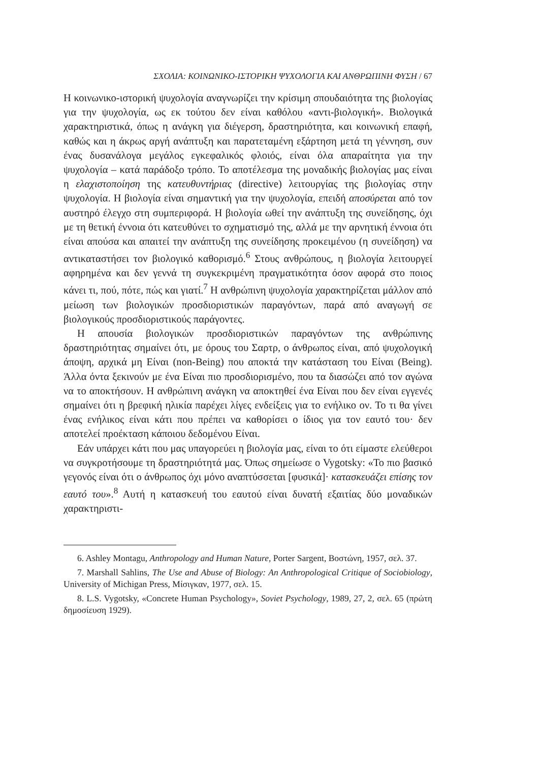ΣΧΟΛΙΑ: ΚΟΙΝΩΝΙΚΟ-ΙΣΤΟΡΙΚΗ ΨΥΧΟΛΟΓΙΑ ΚΑΙ ΑΝΘΡΩΠΙΝΗ ΦΥΣΗ / 67
Η κοινωνικο-ιστορική ψυχολογία αναγνωρίζει την κρίσιμη σπουδαιότητα της βιολογίας για την ψυχολογία, ως εκ τούτου δεν είναι καθόλου «αντι-βιολογική». Βιολογικά χαρακτηριστικά, όπως η ανάγκη για διέγερση, δραστηριότητα, και κοινωνική επαφή, καθώς και η άκρως αργή ανάπτυξη και παρατεταμένη εξάρτηση μετά τη γέννηση, συν ένας δυσανάλογα μεγάλος εγκεφαλικός φλοιός, είναι όλα απαραίτητα για την ψυχολογία – κατά παράδοξο τρόπο. Το αποτέλεσμα της μοναδικής βιολογίας μας είναι η ελαχιστοποίηση της κατευθυντήριας (directive) λειτουργίας της βιολογίας στην ψυχολογία. Η βιολογία είναι σημαντική για την ψυχολογία, επειδή αποσύρεται από τον αυστηρό έλεγχο στη συμπεριφορά. Η βιολογία ωθεί την ανάπτυξη της συνείδησης, όχι με τη θετική έννοια ότι κατευθύνει το σχηματισμό της, αλλά με την αρνητική έννοια ότι είναι απούσα και απαιτεί την ανάπτυξη της συνείδησης προκειμένου (η συνείδηση) να αντικαταστήσει τον βιολογικό καθορισμό.<sup>6</sup> Στους ανθρώπους, η βιολογία λειτουργεί αφηρημένα και δεν γεννά τη συγκεκριμένη πραγματικότητα όσον αφορά στο ποιος κάνει τι, πού, πότε, πώς και γιατί.<sup>7</sup> Η ανθρώπινη ψυχολογία χαρακτηρίζεται μάλλον από μείωση των βιολογικών προσδιοριστικών παραγόντων, παρά από αναγωγή σε βιολογικούς προσδιοριστικούς παράγοντες.
Η απουσία βιολογικών προσδιοριστικών παραγόντων της ανθρώπινης δραστηριότητας σημαίνει ότι, με όρους του Σαρτρ, ο άνθρωπος είναι, από ψυχολογική άποψη, αρχικά μη Είναι (non-Being) που αποκτά την κατάσταση του Είναι (Being). Άλλα όντα ξεκινούν με ένα Είναι πιο προσδιορισμένο, που τα διασώζει από τον αγώνα να το αποκτήσουν. Η ανθρώπινη ανάγκη να αποκτηθεί ένα Είναι που δεν είναι εγγενές σημαίνει ότι η βρεφική ηλικία παρέχει λίγες ενδείξεις για το ενήλικο ον. Το τι θα γίνει ένας ενήλικος είναι κάτι που πρέπει να καθορίσει ο ίδιος για τον εαυτό του· δεν αποτελεί προέκταση κάποιου δεδομένου Είναι.
Εάν υπάρχει κάτι που μας υπαγορεύει η βιολογία μας, είναι το ότι είμαστε ελεύθεροι να συγκροτήσουμε τη δραστηριότητά μας. Όπως σημείωσε ο Vygotsky: «Το πιο βασικό γεγονός είναι ότι ο άνθρωπος όχι μόνο αναπτύσσεται [φυσικά]· κατασκευάζει επίσης τον εαυτό του».<sup>8</sup> Αυτή η κατασκευή του εαυτού είναι δυνατή εξαιτίας δύο μοναδικών χαρακτηριστι-
6. Ashley Montagu, Anthropology and Human Nature, Porter Sargent, Βοστώνη, 1957, σελ. 37.
7. Marshall Sahlins, The Use and Abuse of Biology: An Anthropological Critique of Sociobiology, University of Michigan Press, Μίσιγκαν, 1977, σελ. 15.
8. L.S. Vygotsky, «Concrete Human Psychology», Soviet Psychology, 1989, 27, 2, σελ. 65 (πρώτη δημοσίευση 1929).